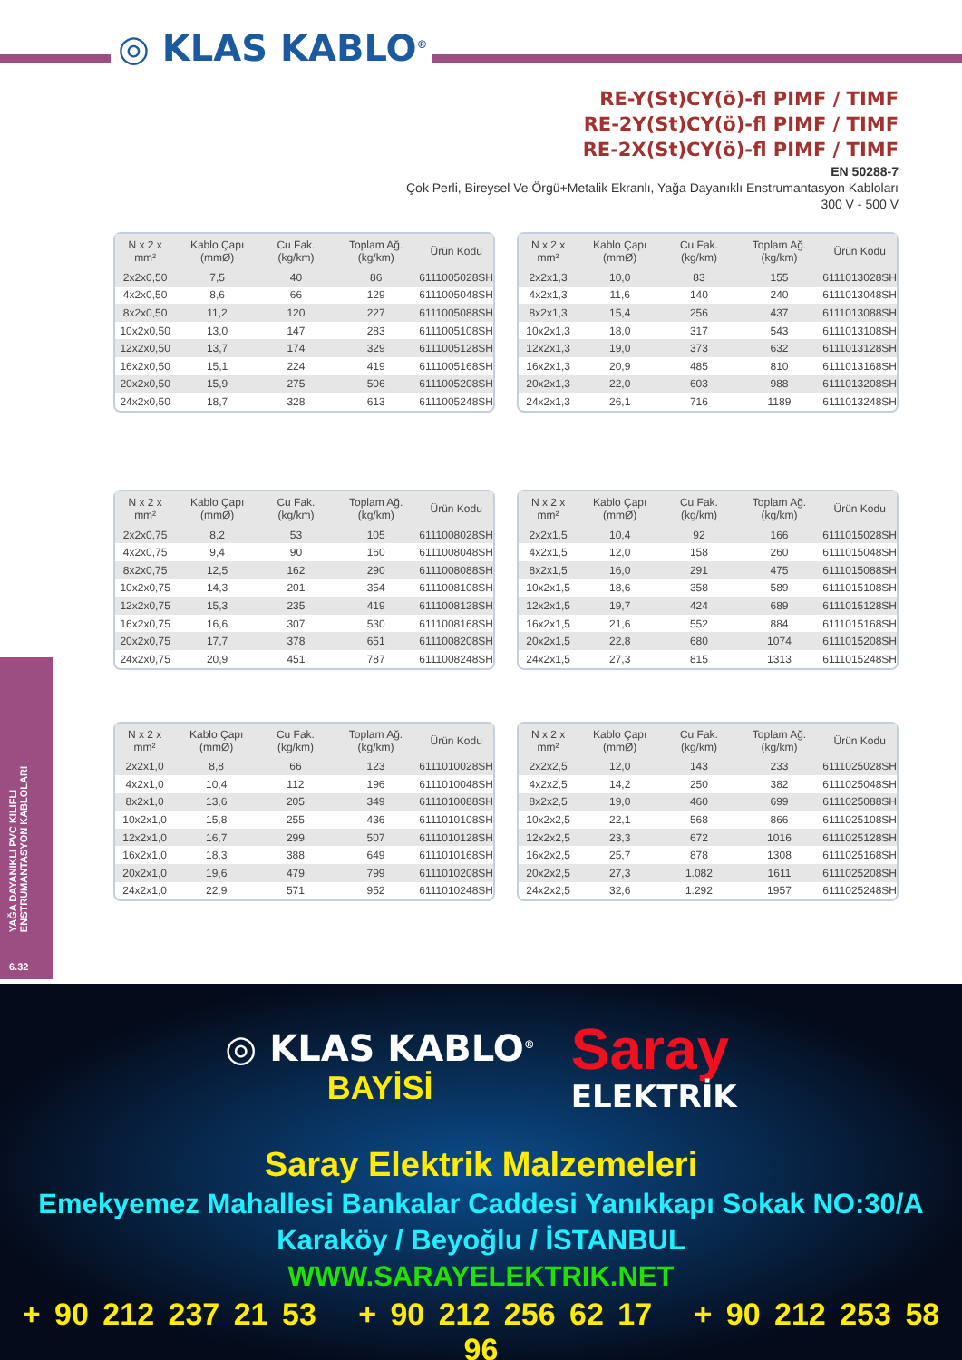◎ KLAS KABLO<sup>®</sup>
RE-Y(St)CY(ö)-fl PIMF / TIMF
RE-2Y(St)CY(ö)-fl PIMF / TIMF
RE-2X(St)CY(ö)-fl PIMF / TIMF
EN 50288-7
Çok Perli, Bireysel Ve Örgü+Metalik Ekranlı, Yağa Dayanıklı Enstrumantasyon Kabloları
300 V - 500 V
YAĞA DAYANIKLI PVC KILIFLI
ENSTRUMANTASYON KABLOLARI
6.32
| N x 2 x mm² | Kablo Çapı (mmØ) | Cu Fak. (kg/km) | Toplam Ağ. (kg/km) | Ürün Kodu |
| --- | --- | --- | --- | --- |
| 2x2x0,50 | 7,5 | 40 | 86 | 6111005028SH |
| 4x2x0,50 | 8,6 | 66 | 129 | 6111005048SH |
| 8x2x0,50 | 11,2 | 120 | 227 | 6111005088SH |
| 10x2x0,50 | 13,0 | 147 | 283 | 6111005108SH |
| 12x2x0,50 | 13,7 | 174 | 329 | 6111005128SH |
| 16x2x0,50 | 15,1 | 224 | 419 | 6111005168SH |
| 20x2x0,50 | 15,9 | 275 | 506 | 6111005208SH |
| 24x2x0,50 | 18,7 | 328 | 613 | 6111005248SH |
| N x 2 x mm² | Kablo Çapı (mmØ) | Cu Fak. (kg/km) | Toplam Ağ. (kg/km) | Ürün Kodu |
| --- | --- | --- | --- | --- |
| 2x2x1,3 | 10,0 | 83 | 155 | 6111013028SH |
| 4x2x1,3 | 11,6 | 140 | 240 | 6111013048SH |
| 8x2x1,3 | 15,4 | 256 | 437 | 6111013088SH |
| 10x2x1,3 | 18,0 | 317 | 543 | 6111013108SH |
| 12x2x1,3 | 19,0 | 373 | 632 | 6111013128SH |
| 16x2x1,3 | 20,9 | 485 | 810 | 6111013168SH |
| 20x2x1,3 | 22,0 | 603 | 988 | 6111013208SH |
| 24x2x1,3 | 26,1 | 716 | 1189 | 6111013248SH |
| N x 2 x mm² | Kablo Çapı (mmØ) | Cu Fak. (kg/km) | Toplam Ağ. (kg/km) | Ürün Kodu |
| --- | --- | --- | --- | --- |
| 2x2x0,75 | 8,2 | 53 | 105 | 6111008028SH |
| 4x2x0,75 | 9,4 | 90 | 160 | 6111008048SH |
| 8x2x0,75 | 12,5 | 162 | 290 | 6111008088SH |
| 10x2x0,75 | 14,3 | 201 | 354 | 6111008108SH |
| 12x2x0,75 | 15,3 | 235 | 419 | 6111008128SH |
| 16x2x0,75 | 16,6 | 307 | 530 | 6111008168SH |
| 20x2x0,75 | 17,7 | 378 | 651 | 6111008208SH |
| 24x2x0,75 | 20,9 | 451 | 787 | 6111008248SH |
| N x 2 x mm² | Kablo Çapı (mmØ) | Cu Fak. (kg/km) | Toplam Ağ. (kg/km) | Ürün Kodu |
| --- | --- | --- | --- | --- |
| 2x2x1,5 | 10,4 | 92 | 166 | 6111015028SH |
| 4x2x1,5 | 12,0 | 158 | 260 | 6111015048SH |
| 8x2x1,5 | 16,0 | 291 | 475 | 6111015088SH |
| 10x2x1,5 | 18,6 | 358 | 589 | 6111015108SH |
| 12x2x1,5 | 19,7 | 424 | 689 | 6111015128SH |
| 16x2x1,5 | 21,6 | 552 | 884 | 6111015168SH |
| 20x2x1,5 | 22,8 | 680 | 1074 | 6111015208SH |
| 24x2x1,5 | 27,3 | 815 | 1313 | 6111015248SH |
| N x 2 x mm² | Kablo Çapı (mmØ) | Cu Fak. (kg/km) | Toplam Ağ. (kg/km) | Ürün Kodu |
| --- | --- | --- | --- | --- |
| 2x2x1,0 | 8,8 | 66 | 123 | 6111010028SH |
| 4x2x1,0 | 10,4 | 112 | 196 | 6111010048SH |
| 8x2x1,0 | 13,6 | 205 | 349 | 6111010088SH |
| 10x2x1,0 | 15,8 | 255 | 436 | 6111010108SH |
| 12x2x1,0 | 16,7 | 299 | 507 | 6111010128SH |
| 16x2x1,0 | 18,3 | 388 | 649 | 6111010168SH |
| 20x2x1,0 | 19,6 | 479 | 799 | 6111010208SH |
| 24x2x1,0 | 22,9 | 571 | 952 | 6111010248SH |
| N x 2 x mm² | Kablo Çapı (mmØ) | Cu Fak. (kg/km) | Toplam Ağ. (kg/km) | Ürün Kodu |
| --- | --- | --- | --- | --- |
| 2x2x2,5 | 12,0 | 143 | 233 | 6111025028SH |
| 4x2x2,5 | 14,2 | 250 | 382 | 6111025048SH |
| 8x2x2,5 | 19,0 | 460 | 699 | 6111025088SH |
| 10x2x2,5 | 22,1 | 568 | 866 | 6111025108SH |
| 12x2x2,5 | 23,3 | 672 | 1016 | 6111025128SH |
| 16x2x2,5 | 25,7 | 878 | 1308 | 6111025168SH |
| 20x2x2,5 | 27,3 | 1.082 | 1611 | 6111025208SH |
| 24x2x2,5 | 32,6 | 1.292 | 1957 | 6111025248SH |
◎ KLAS KABLO<sup>®</sup>
BAYİSİ
Saray
ELEKTRİK
Saray Elektrik Malzemeleri
Emekyemez Mahallesi Bankalar Caddesi Yanıkkapı Sokak NO:30/A
Karaköy / Beyoğlu / İSTANBUL
WWW.SARAYELEKTRIK.NET
+ 90 212 237 21 53 + 90 212 256 62 17 + 90 212 253 58 96